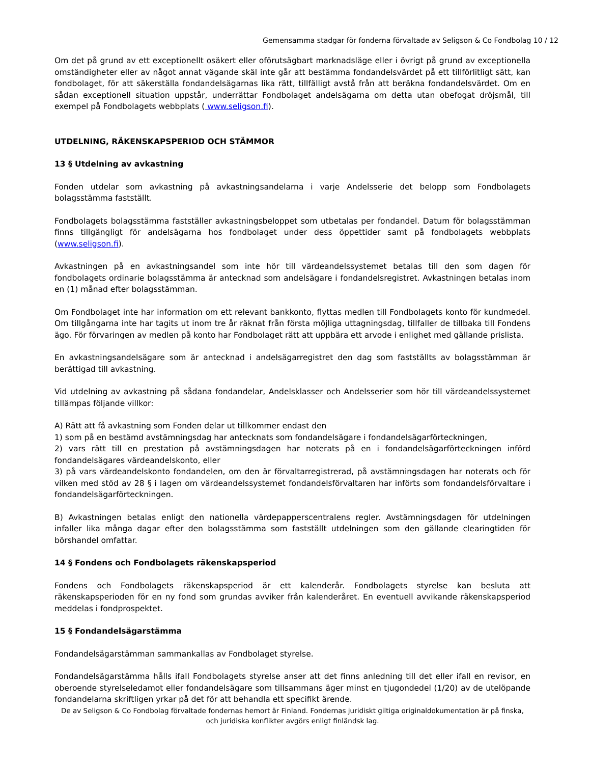Gemensamma stadgar för fonderna förvaltade av Seligson & Co Fondbolag 10 / 12
Om det på grund av ett exceptionellt osäkert eller oförutsägbart marknadsläge eller i övrigt på grund av exceptionella omständigheter eller av något annat vägande skäl inte går att bestämma fondandelsvärdet på ett tillförlitligt sätt, kan fondbolaget, för att säkerställa fondandelsägarnas lika rätt, tillfälligt avstå från att beräkna fondandelsvärdet. Om en sådan exceptionell situation uppstår, underrättar Fondbolaget andelsägarna om detta utan obefogat dröjsmål, till exempel på Fondbolagets webbplats ( www.seligson.fi).
UTDELNING, RÄKENSKAPSPERIOD OCH STÄMMOR
13 § Utdelning av avkastning
Fonden utdelar som avkastning på avkastningsandelarna i varje Andelsserie det belopp som Fondbolagets bolagsstämma fastställt.
Fondbolagets bolagsstämma fastställer avkastningsbeloppet som utbetalas per fondandel. Datum för bolagsstämman finns tillgängligt för andelsägarna hos fondbolaget under dess öppettider samt på fondbolagets webbplats (www.seligson.fi).
Avkastningen på en avkastningsandel som inte hör till värdeandelssystemet betalas till den som dagen för fondbolagets ordinarie bolagsstämma är antecknad som andelsägare i fondandelsregistret. Avkastningen betalas inom en (1) månad efter bolagsstämman.
Om Fondbolaget inte har information om ett relevant bankkonto, flyttas medlen till Fondbolagets konto för kundmedel. Om tillgångarna inte har tagits ut inom tre år räknat från första möjliga uttagningsdag, tillfaller de tillbaka till Fondens ägo. För förvaringen av medlen på konto har Fondbolaget rätt att uppbära ett arvode i enlighet med gällande prislista.
En avkastningsandelsägare som är antecknad i andelsägarregistret den dag som fastställts av bolagsstämman är berättigad till avkastning.
Vid utdelning av avkastning på sådana fondandelar, Andelsklasser och Andelsserier som hör till värdeandelssystemet tillämpas följande villkor:
A) Rätt att få avkastning som Fonden delar ut tillkommer endast den
1) som på en bestämd avstämningsdag har antecknats som fondandelsägare i fondandelsägarförteckningen,
2) vars rätt till en prestation på avstämningsdagen har noterats på en i fondandelsägarförteckningen införd fondandelsägares värdeandelskonto, eller
3) på vars värdeandelskonto fondandelen, om den är förvaltarregistrerad, på avstämningsdagen har noterats och för vilken med stöd av 28 § i lagen om värdeandelssystemet fondandelsförvaltaren har införts som fondandelsförvaltare i fondandelsägarförteckningen.
B) Avkastningen betalas enligt den nationella värdepapperscentralens regler. Avstämningsdagen för utdelningen infaller lika många dagar efter den bolagsstämma som fastställt utdelningen som den gällande clearingtiden för börshandel omfattar.
14 § Fondens och Fondbolagets räkenskapsperiod
Fondens och Fondbolagets räkenskapsperiod är ett kalenderår. Fondbolagets styrelse kan besluta att räkenskapsperioden för en ny fond som grundas avviker från kalenderåret. En eventuell avvikande räkenskapsperiod meddelas i fondprospektet.
15 § Fondandelsägarstämma
Fondandelsägarstämman sammankallas av Fondbolaget styrelse.
Fondandelsägarstämma hålls ifall Fondbolagets styrelse anser att det finns anledning till det eller ifall en revisor, en oberoende styrelseledamot eller fondandelsägare som tillsammans äger minst en tjugondedel (1/20) av de utelöpande fondandelarna skriftligen yrkar på det för att behandla ett specifikt ärende.
De av Seligson & Co Fondbolag förvaltade fondernas hemort är Finland. Fondernas juridiskt giltiga originaldokumentation är på finska, och juridiska konflikter avgörs enligt finländsk lag.